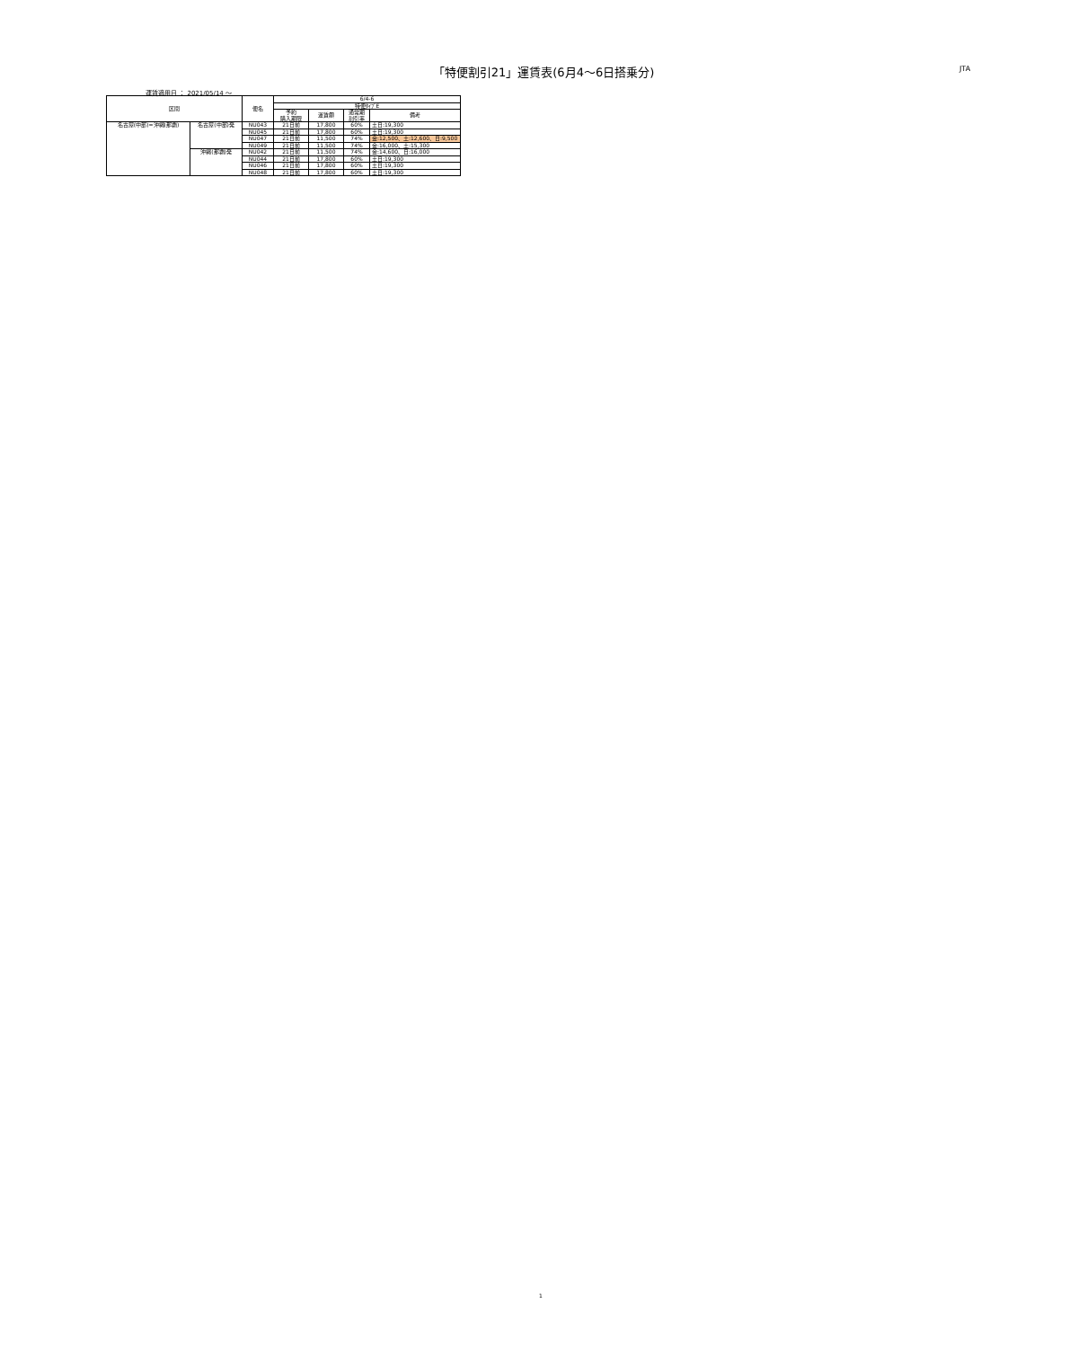「特便割引21」運賃表(6月4〜6日搭乗分) JTA
運賃適用日 ： 2021/05/14 ～
| 区間 | | 便名 | 6/4-6 | | | |
| --- | --- | --- | --- | --- | --- | --- |
| | | | 特便ﾀｲﾌﾟE | | | |
| | | | 予約 購入期限 | 運賃額 | 通常期 割引率 | 備考 |
| 名古屋(中部)=沖縄(那覇) | 名古屋(中部)発 | NU043 | 21日前 | 17,800 | 60% | 土日:19,300 |
| | | NU045 | 21日前 | 17,800 | 60% | 土日:19,300 |
| | | NU047 | 21日前 | 11,500 | 74% | 金:12,500、土:12,600、日:9,500 |
| | | NU049 | 21日前 | 11,500 | 74% | 金:16,000、土:15,300 |
| | 沖縄(那覇)発 | NU042 | 21日前 | 11,500 | 74% | 金:14,600、日:16,000 |
| | | NU044 | 21日前 | 17,800 | 60% | 土日:19,300 |
| | | NU046 | 21日前 | 17,800 | 60% | 土日:19,300 |
| | | NU048 | 21日前 | 17,800 | 60% | 土日:19,300 |
1